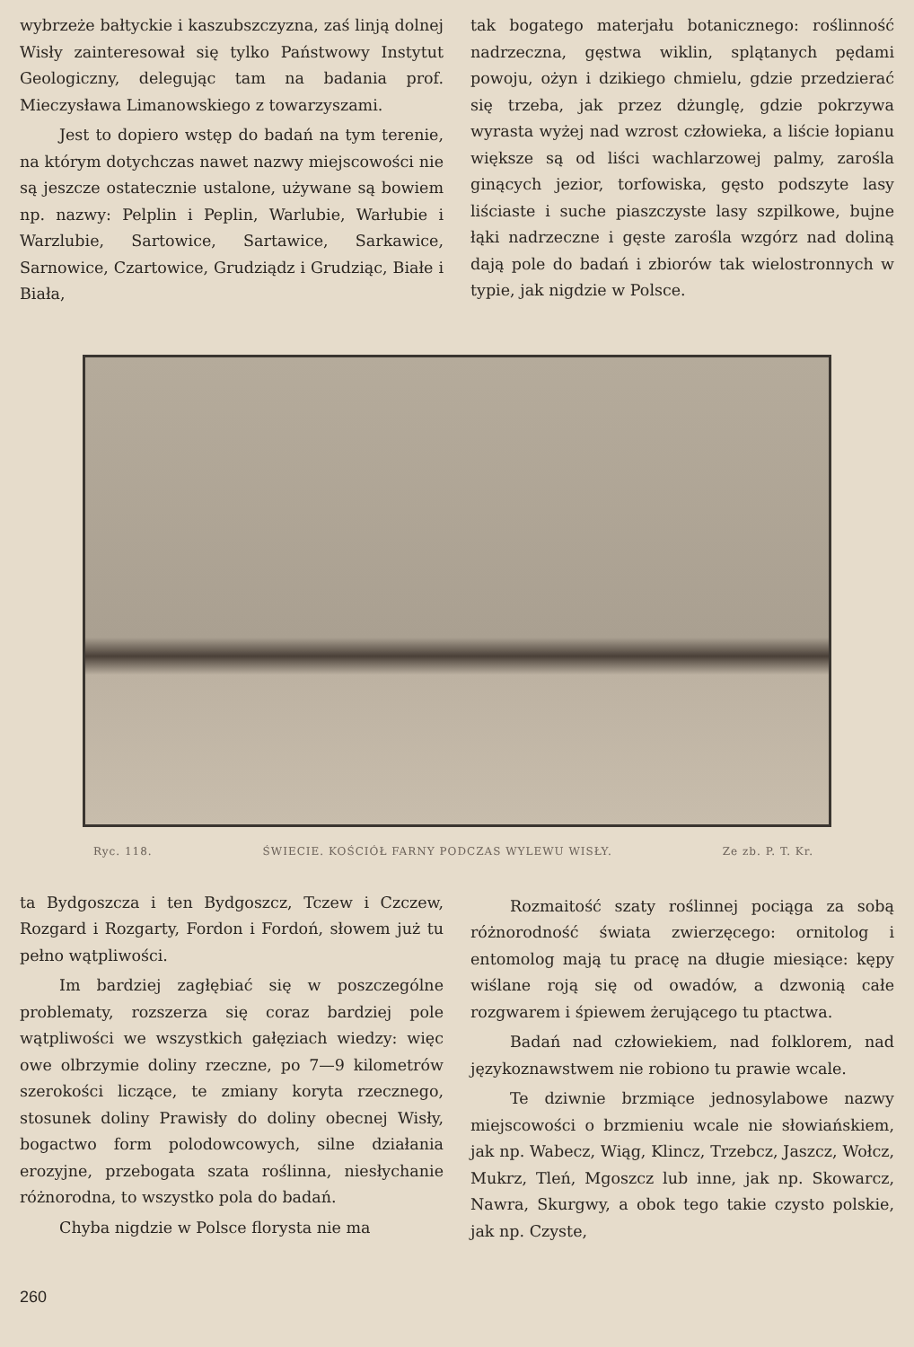wybrzeże bałtyckie i kaszubszczyzna, zaś linją dolnej Wisły zainteresował się tylko Państwowy Instytut Geologiczny, delegując tam na badania prof. Mieczysława Limanowskiego z towarzyszami.
Jest to dopiero wstęp do badań na tym terenie, na którym dotychczas nawet nazwy miejscowości nie są jeszcze ostatecznie ustalone, używane są bowiem np. nazwy: Pelplin i Peplin, Warlubie, Warłubie i Warzlubie, Sartowice, Sartawice, Sarkawice, Sarnowice, Czartowice, Grudziądz i Grudziąc, Białe i Biała,
tak bogatego materjału botanicznego: roślinność nadrzeczna, gęstwa wiklin, splątanych pędami powoju, ożyn i dzikiego chmielu, gdzie przedzierać się trzeba, jak przez dżunglę, gdzie pokrzywa wyrasta wyżej nad wzrost człowieka, a liście łopianu większe są od liści wachlarzowej palmy, zarośla ginących jezior, torfowiska, gęsto podszyte lasy liściaste i suche piaszczyste lasy szpilkowe, bujne łąki nadrzeczne i gęste zarośla wzgórz nad doliną dają pole do badań i zbiorów tak wielostronnych w typie, jak nigdzie w Polsce.
Ryc. 118. ŚWIECIE. KOŚCIÓŁ FARNY PODCZAS WYLEWU WISŁY. Ze zb. P. T. Kr.
ta Bydgoszcza i ten Bydgoszcz, Tczew i Czczew, Rozgard i Rozgarty, Fordon i Fordoń, słowem już tu pełno wątpliwości.
Im bardziej zagłębiać się w poszczególne problematy, rozszerza się coraz bardziej pole wątpliwości we wszystkich gałęziach wiedzy: więc owe olbrzymie doliny rzeczne, po 7—9 kilometrów szerokości liczące, te zmiany koryta rzecznego, stosunek doliny Prawisły do doliny obecnej Wisły, bogactwo form polodowcowych, silne działania erozyjne, przebogata szata roślinna, niesłychanie różnorodna, to wszystko pola do badań.
Chyba nigdzie w Polsce florysta nie ma
Rozmaitość szaty roślinnej pociąga za sobą różnorodność świata zwierzęcego: ornitolog i entomolog mają tu pracę na długie miesiące: kępy wiślane roją się od owadów, a dzwonią całe rozgwarem i śpiewem żerującego tu ptactwa.
Badań nad człowiekiem, nad folklorem, nad językoznawstwem nie robiono tu prawie wcale.
Te dziwnie brzmiące jednosylabowe nazwy miejscowości o brzmieniu wcale nie słowiańskiem, jak np. Wabecz, Wiąg, Klincz, Trzebcz, Jaszcz, Wołcz, Mukrz, Tleń, Mgoszcz lub inne, jak np. Skowarcz, Nawra, Skurgwy, a obok tego takie czysto polskie, jak np. Czyste,
260